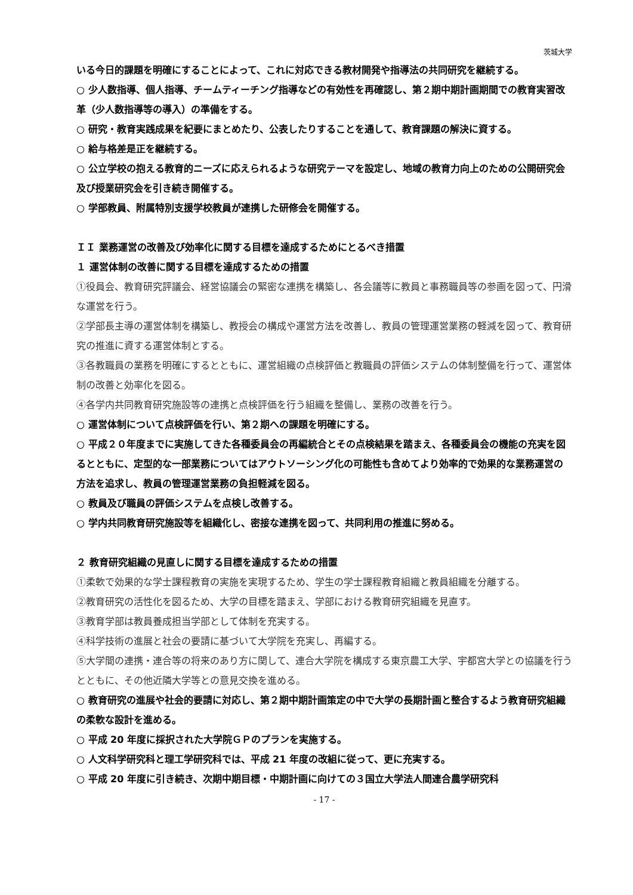茨城大学
いる今日的課題を明確にすることによって、これに対応できる教材開発や指導法の共同研究を継続する。
○ 少人数指導、個人指導、チームティーチング指導などの有効性を再確認し、第２期中期計画期間での教育実習改革（少人数指導等の導入）の準備をする。
○ 研究・教育実践成果を紀要にまとめたり、公表したりすることを通して、教育課題の解決に資する。
○ 給与格差是正を継続する。
○ 公立学校の抱える教育的ニーズに応えられるような研究テーマを設定し、地域の教育力向上のための公開研究会及び授業研究会を引き続き開催する。
○ 学部教員、附属特別支援学校教員が連携した研修会を開催する。
ＩＩ 業務運営の改善及び効率化に関する目標を達成するためにとるべき措置
１ 運営体制の改善に関する目標を達成するための措置
①役員会、教育研究評議会、経営協議会の緊密な連携を構築し、各会議等に教員と事務職員等の参画を図って、円滑な運営を行う。
②学部長主導の運営体制を構築し、教授会の構成や運営方法を改善し、教員の管理運営業務の軽減を図って、教育研究の推進に資する運営体制とする。
③各教職員の業務を明確にするとともに、運営組織の点検評価と教職員の評価システムの体制整備を行って、運営体制の改善と効率化を図る。
④各学内共同教育研究施設等の連携と点検評価を行う組織を整備し、業務の改善を行う。
○ 運営体制について点検評価を行い、第２期への課題を明確にする。
○ 平成２０年度までに実施してきた各種委員会の再編統合とその点検結果を踏まえ、各種委員会の機能の充実を図るとともに、定型的な一部業務についてはアウトソーシング化の可能性も含めてより効率的で効果的な業務運営の方法を追求し、教員の管理運営業務の負担軽減を図る。
○ 教員及び職員の評価システムを点検し改善する。
○ 学内共同教育研究施設等を組織化し、密接な連携を図って、共同利用の推進に努める。
２ 教育研究組織の見直しに関する目標を達成するための措置
①柔軟で効果的な学士課程教育の実施を実現するため、学生の学士課程教育組織と教員組織を分離する。
②教育研究の活性化を図るため、大学の目標を踏まえ、学部における教育研究組織を見直す。
③教育学部は教員養成担当学部として体制を充実する。
④科学技術の進展と社会の要請に基づいて大学院を充実し、再編する。
⑤大学間の連携・連合等の将来のあり方に関して、連合大学院を構成する東京農工大学、宇都宮大学との協議を行うとともに、その他近隣大学等との意見交換を進める。
○ 教育研究の進展や社会的要請に対応し、第２期中期計画策定の中で大学の長期計画と整合するよう教育研究組織の柔軟な設計を進める。
○ 平成 20 年度に採択された大学院ＧＰのプランを実施する。
○ 人文科学研究科と理工学研究科では、平成 21 年度の改組に従って、更に充実する。
○ 平成 20 年度に引き続き、次期中期目標・中期計画に向けての３国立大学法人間連合農学研究科
- 17 -